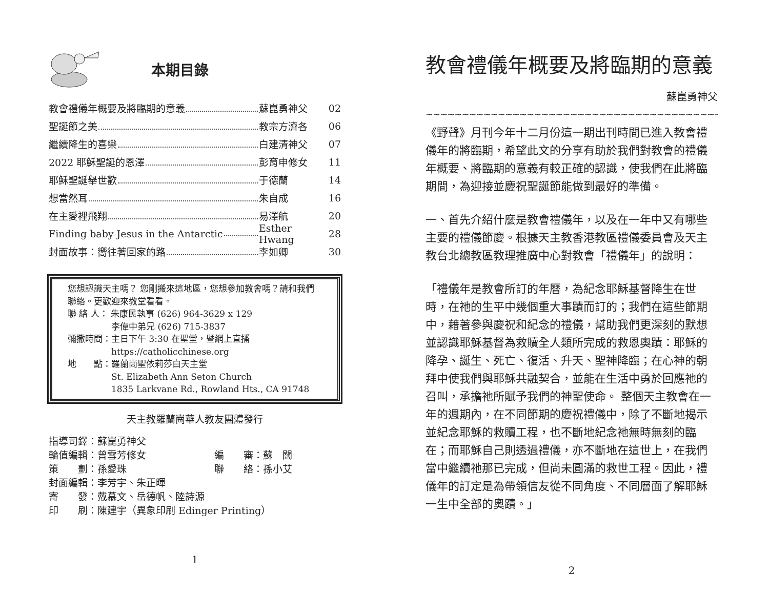本期目錄
教會禮儀年概要及將臨期的意義 蘇崑勇神父 02
聖誕節之美 教宗方濟各 06
繼續降生的喜樂 白建清神父 07
2022 耶穌聖誕的恩澤 彭育申修女 11
耶穌聖誕舉世歡 于德蘭 14
想當然耳 朱自成 16
在主愛裡飛翔 易澤航 20
Finding baby Jesus in the Antarctic
Esther Hwang
28
封面故事：嚮往著回家的路 李如卿 30
您想認識天主嗎？ 您剛搬來這地區，您想參加教會嗎？請和我們聯絡。更歡迎來教堂看看。
聯 絡 人： 朱康民執事 (626) 964-3629 x 129
     李偉中弟兄 (626) 715-3837
彌撒時間：主日下午 3:30 在聖堂，暨網上直播
     https://catholicchinese.org
地  點：羅蘭崗聖依莉莎白天主堂
     St. Elizabeth Ann Seton Church
     1835 Larkvane Rd., Rowland Hts., CA 91748
天主教羅蘭崗華人教友團體發行
指導司鐸：蘇崑勇神父
輪值編輯：曾雪芳修女       編  審：蘇　闊
策  劃：孫愛珠         聯  絡：孫小艾
封面編輯：李芳宇、朱正暉
寄  發：戴慕文、岳德帆、陸詩源
印  刷：陳建宇（異象印刷 Edinger Printing）
1
教會禮儀年概要及將臨期的意義
蘇崑勇神父
~~~~~~~~~~~~~~~~~~~~~~~~~~~~~~~~~~~~~~~~~~~~~~~~~~~~~~~~~~~~~~~~
《野聲》月刊今年十二月份這一期出刊時間已進入教會禮儀年的將臨期，希望此文的分享有助於我們對教會的禮儀年概要、將臨期的意義有較正確的認識，使我們在此將臨期間，為迎接並慶祝聖誕節能做到最好的準備。
一、首先介紹什麼是教會禮儀年，以及在一年中又有哪些主要的禮儀節慶。根據天主教香港教區禮儀委員會及天主教台北總教區教理推廣中心對教會「禮儀年」的說明：
「禮儀年是教會所訂的年曆，為紀念耶穌基督降生在世時，在祂的生平中幾個重大事蹟而訂的；我們在這些節期中，藉著參與慶祝和紀念的禮儀，幫助我們更深刻的默想並認識耶穌基督為救贖全人類所完成的救恩奧蹟：耶穌的降孕、誕生、死亡、復活、升天、聖神降臨；在心神的朝拜中使我們與耶穌共融契合，並能在生活中勇於回應祂的召叫，承擔祂所賦予我們的神聖使命。 整個天主教會在一年的週期內，在不同節期的慶祝禮儀中，除了不斷地揭示並紀念耶穌的救贖工程，也不斷地紀念祂無時無刻的臨在；而耶穌自己則透過禮儀，亦不斷地在這世上，在我們當中繼續祂那已完成，但尚未圓滿的救世工程。因此，禮儀年的訂定是為帶領信友從不同角度、不同層面了解耶穌一生中全部的奧蹟。」
2